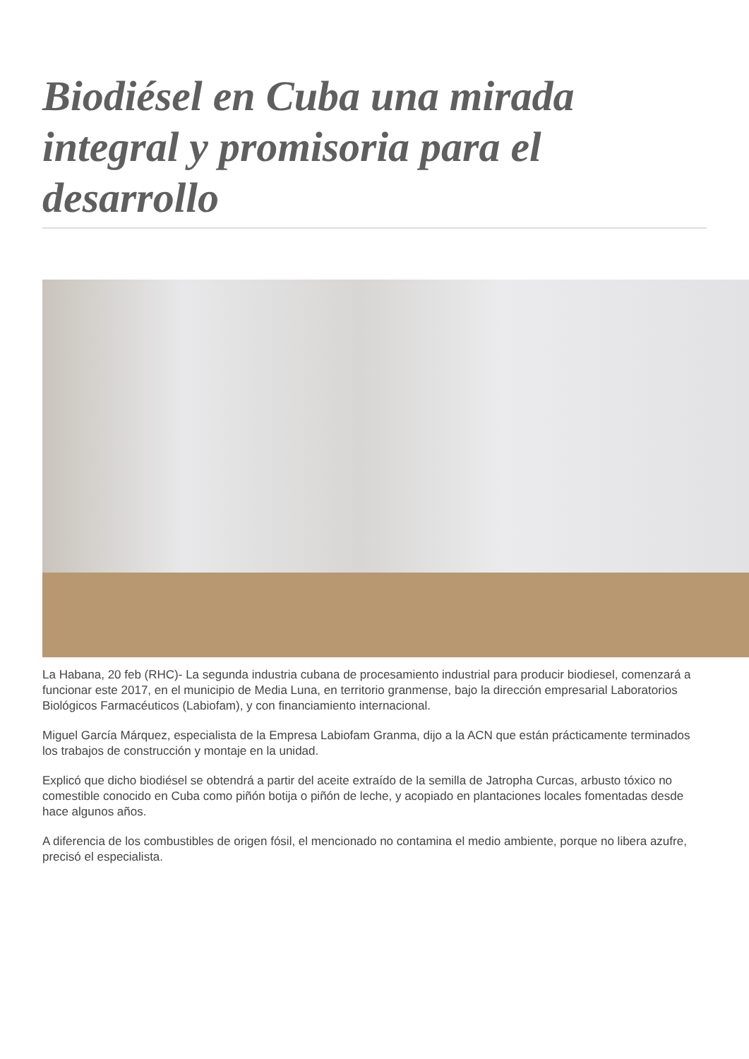Biodiésel en Cuba una mirada integral y promisoria para el desarrollo
La Habana, 20 feb (RHC)- La segunda industria cubana de procesamiento industrial para producir biodiesel, comenzará a funcionar este 2017, en el municipio de Media Luna, en territorio granmense, bajo la dirección empresarial Laboratorios Biológicos Farmacéuticos (Labiofam), y con financiamiento internacional.
Miguel García Márquez, especialista de la Empresa Labiofam Granma, dijo a la ACN que están prácticamente terminados los trabajos de construcción y montaje en la unidad.
Explicó que dicho biodiésel se obtendrá a partir del aceite extraído de la semilla de Jatropha Curcas, arbusto tóxico no comestible conocido en Cuba como piñón botija o piñón de leche, y acopiado en plantaciones locales fomentadas desde hace algunos años.
A diferencia de los combustibles de origen fósil, el mencionado no contamina el medio ambiente, porque no libera azufre, precisó el especialista.